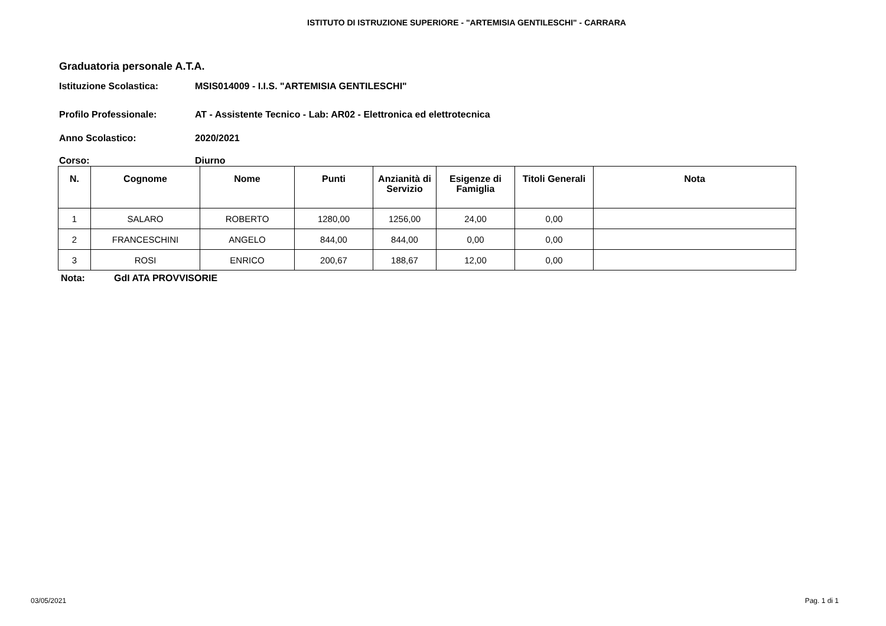ISTITUTO DI ISTRUZIONE SUPERIORE - "ARTEMISIA GENTILESCHI" - CARRARA
Graduatoria personale A.T.A.
Istituzione Scolastica: MSIS014009 - I.I.S. "ARTEMISIA GENTILESCHI"
Profilo Professionale: AT - Assistente Tecnico - Lab: AR02 - Elettronica ed elettrotecnica
Anno Scolastico: 2020/2021
Corso: Diurno
| N. | Cognome | Nome | Punti | Anzianità di Servizio | Esigenze di Famiglia | Titoli Generali | Nota |
| --- | --- | --- | --- | --- | --- | --- | --- |
| 1 | SALARO | ROBERTO | 1280,00 | 1256,00 | 24,00 | 0,00 | |
| 2 | FRANCESCHINI | ANGELO | 844,00 | 844,00 | 0,00 | 0,00 | |
| 3 | ROSI | ENRICO | 200,67 | 188,67 | 12,00 | 0,00 | |
Nota: GdI ATA PROVVISORIE
03/05/2021 Pag. 1 di 1